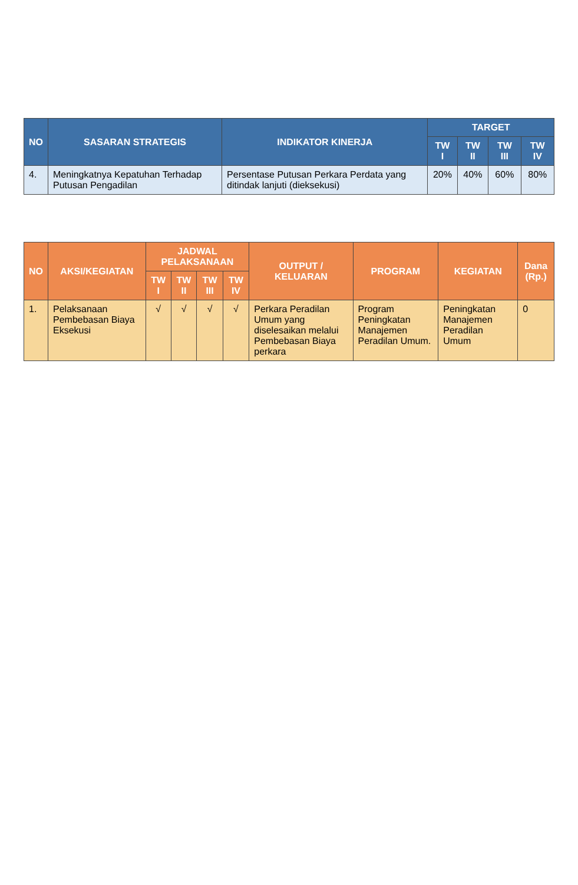| NO | SASARAN STRATEGIS | INDIKATOR KINERJA | TARGET | | | |
| --- | --- | --- | --- | --- | --- | --- |
| | | | TW I | TW II | TW III | TW IV |
| 4. | Meningkatnya Kepatuhan Terhadap Putusan Pengadilan | Persentase Putusan Perkara Perdata yang ditindak lanjuti (dieksekusi) | 20% | 40% | 60% | 80% |
| NO | AKSI/KEGIATAN | JADWAL PELAKSANAAN | | | | OUTPUT / KELUARAN | PROGRAM | KEGIATAN | Dana (Rp.) |
| --- | --- | --- | --- | --- | --- | --- | --- | --- | --- |
| | | TW I | TW II | TW III | TW IV | | | | |
| 1. | Pelaksanaan Pembebasan Biaya Eksekusi | √ | √ | √ | √ | Perkara Peradilan Umum yang diselesaikan melalui Pembebasan Biaya perkara | Program Peningkatan Manajemen Peradilan Umum. | Peningkatan Manajemen Peradilan Umum | 0 |